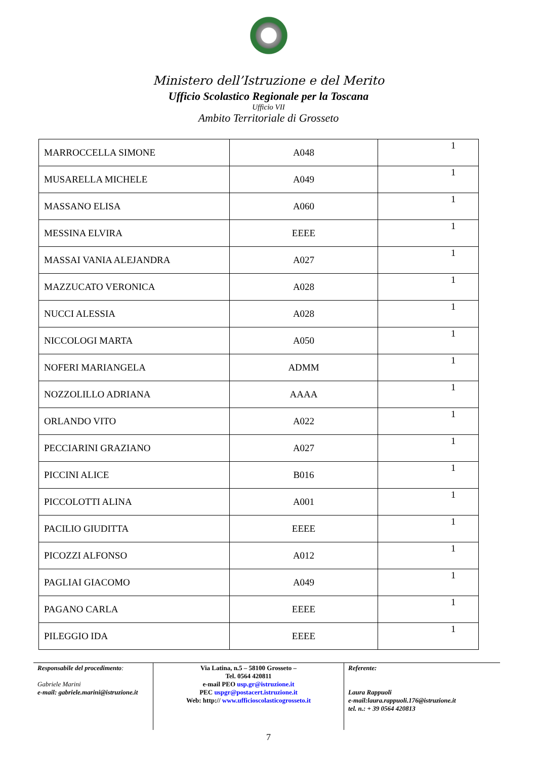Ministero dell’Istruzione e del Merito
Ufficio Scolastico Regionale per la Toscana
Ufficio VII
Ambito Territoriale di Grosseto
| MARROCCELLA SIMONE | A048 | 1 |
| MUSARELLA MICHELE | A049 | 1 |
| MASSANO ELISA | A060 | 1 |
| MESSINA ELVIRA | EEEE | 1 |
| MASSAI VANIA ALEJANDRA | A027 | 1 |
| MAZZUCATO VERONICA | A028 | 1 |
| NUCCI ALESSIA | A028 | 1 |
| NICCOLOGI MARTA | A050 | 1 |
| NOFERI MARIANGELA | ADMM | 1 |
| NOZZOLILLO ADRIANA | AAAA | 1 |
| ORLANDO VITO | A022 | 1 |
| PECCIARINI GRAZIANO | A027 | 1 |
| PICCINI ALICE | B016 | 1 |
| PICCOLOTTI ALINA | A001 | 1 |
| PACILIO GIUDITTA | EEEE | 1 |
| PICOZZI ALFONSO | A012 | 1 |
| PAGLIAI GIACOMO | A049 | 1 |
| PAGANO CARLA | EEEE | 1 |
| PILEGGIO IDA | EEEE | 1 |
Responsabile del procedimento:
Gabriele Marini
e-mail: gabriele.marini@istruzione.it
Via Latina, n.5 – 58100 Grosseto –
Tel. 0564 420811
e-mail PEO usp.gr@istruzione.it
PEC uspgr@postacert.istruzione.it
Web: http:// www.ufficioscolasticogrosseto.it
Referente:
Laura Rappuoli
e-mail:laura.rappuoli.176@istruzione.it
tel. n.: + 39 0564 420813
7